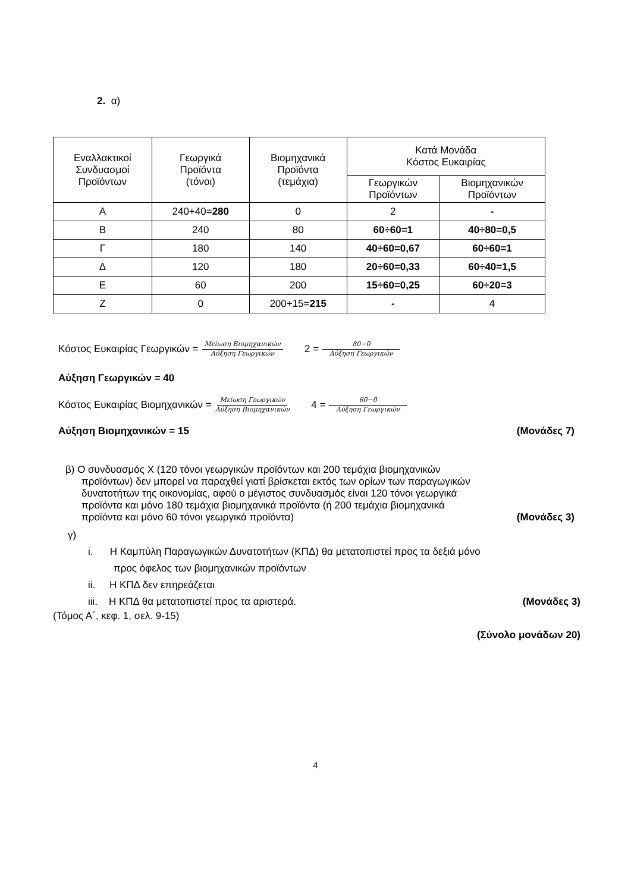2. α)
| Εναλλακτικοί Συνδυασμοί Προϊόντων | Γεωργικά Προϊόντα (τόνοι) | Βιομηχανικά Προϊόντα (τεμάχια) | Κατά Μονάδα Κόστος Ευκαιρίας | |
| --- | --- | --- | --- | --- |
| | | | Γεωργικών Προϊόντων | Βιομηχανικών Προϊόντων |
| Α | 240+40= 280 | 0 | 2 | - |
| Β | 240 | 80 | 60÷60=1 | 40÷80=0,5 |
| Γ | 180 | 140 | 40÷60=0,67 | 60÷60=1 |
| Δ | 120 | 180 | 20÷60=0,33 | 60÷40=1,5 |
| Ε | 60 | 200 | 15÷60=0,25 | 60÷20=3 |
| Ζ | 0 | 200+15= 215 | - | 4 |
Κόστος Ευκαιρίας Γεωργικών = Μείωση Βιομηχανικών Αύξηση Γεωργικών 2 = 80−0 Αύξηση Γεωργικών
Αύξηση Γεωργικών = 40
Κόστος Ευκαιρίας Βιομηχανικών = Μείωση Γεωργικών Αύξηση Βιομηχανικών 4 = 60−0 Αύξηση Γεωργικών
Αύξηση Βιομηχανικών = 15 (Μονάδες 7)
β) Ο συνδυασμός Χ (120 τόνοι γεωργικών προϊόντων και 200 τεμάχια βιομηχανικών
προϊόντων) δεν μπορεί να παραχθεί γιατί βρίσκεται εκτός των ορίων των παραγωγικών
δυνατοτήτων της οικονομίας, αφού ο μέγιστος συνδυασμός είναι 120 τόνοι γεωργικά
προϊόντα και μόνο 180 τεμάχια βιομηχανικά προϊόντα (ή 200 τεμάχια βιομηχανικά
προϊόντα και μόνο 60 τόνοι γεωργικά προϊόντα) (Μονάδες 3)
γ)
i. Η Καμπύλη Παραγωγικών Δυνατοτήτων (ΚΠΔ) θα μετατοπιστεί προς τα δεξιά μόνο
προς όφελος των βιομηχανικών προϊόντων
ii. Η ΚΠΔ δεν επηρεάζεται
iii. Η ΚΠΔ θα μετατοπιστεί προς τα αριστερά. (Μονάδες 3)
(Τόμος Α΄, κεφ. 1, σελ. 9-15)
(Σύνολο μονάδων 20)
4